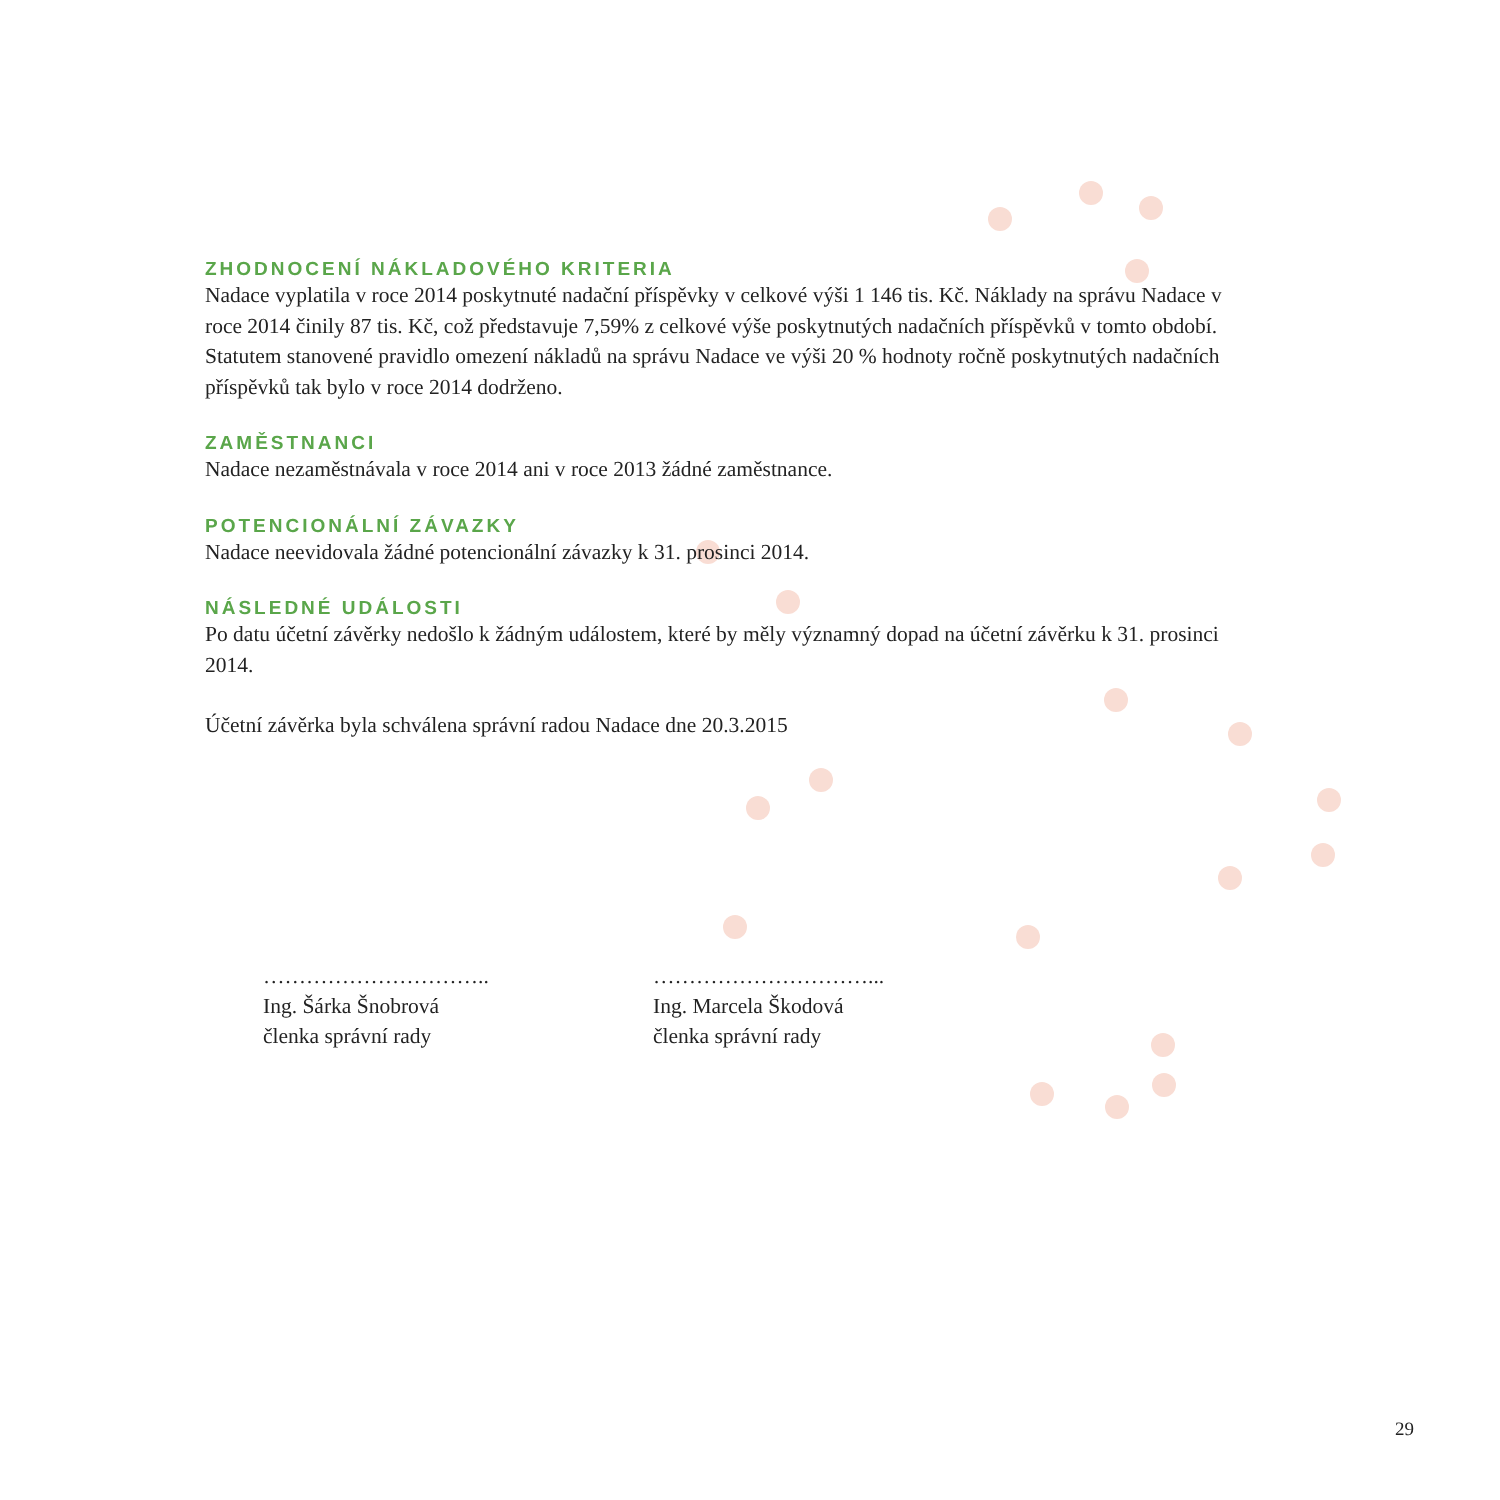ZHODNOCENÍ NÁKLADOVÉHO KRITERIA
Nadace vyplatila v roce 2014 poskytnuté nadační příspěvky v celkové výši 1 146 tis. Kč. Náklady na správu Nadace v roce 2014 činily 87 tis. Kč, což představuje 7,59% z celkové výše poskytnutých nadačních příspěvků v tomto období. Statutem stanovené pravidlo omezení nákladů na správu Nadace ve výši 20 % hodnoty ročně poskytnutých nadačních příspěvků tak bylo v roce 2014 dodrženo.
ZAMĚSTNANCI
Nadace nezaměstnávala v roce 2014 ani v roce 2013 žádné zaměstnance.
POTENCIONÁLNÍ ZÁVAZKY
Nadace neevidovala žádné potencionální závazky k 31. prosinci 2014.
NÁSLEDNÉ UDÁLOSTI
Po datu účetní závěrky nedošlo k žádným událostem, které by měly významný dopad na účetní závěrku k 31. prosinci 2014.
Účetní závěrka byla schválena správní radou Nadace dne 20.3.2015
…………………………..
Ing. Šárka Šnobrová
členka správní rady
…………………………...
Ing. Marcela Škodová
členka správní rady
29